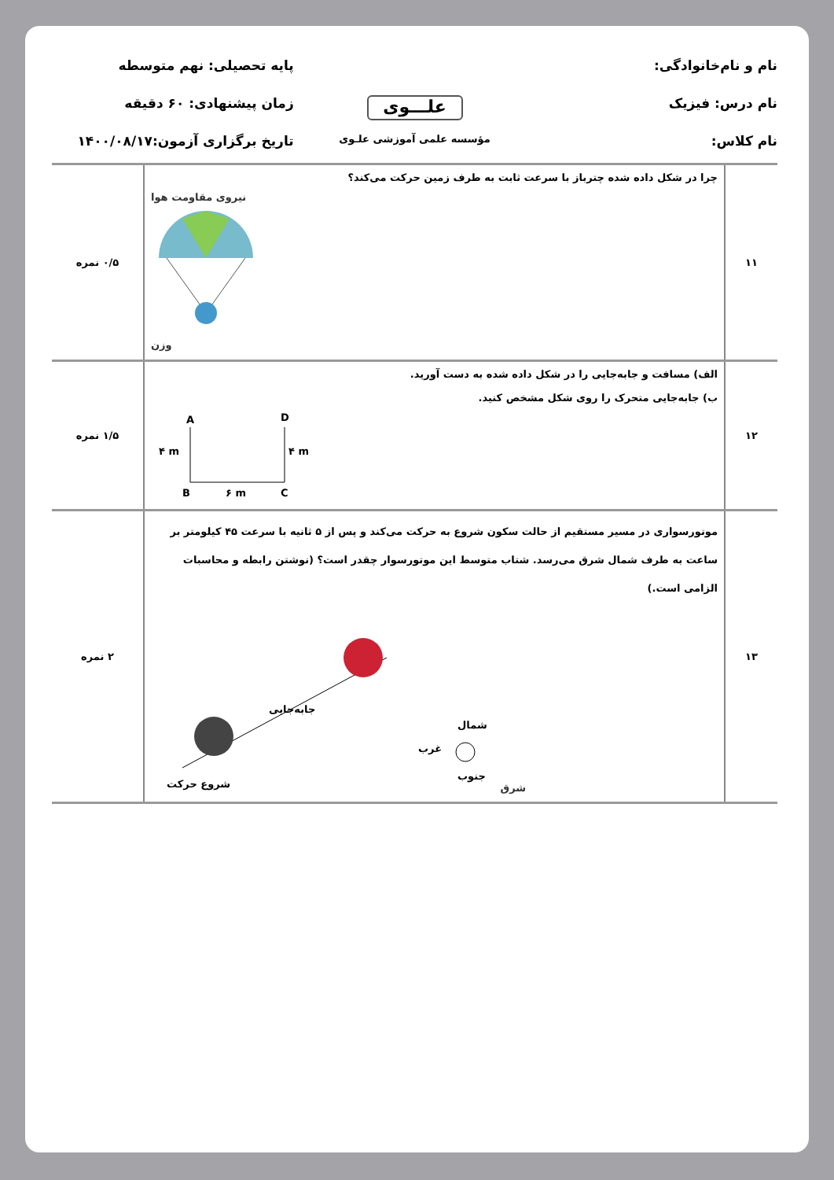نام و نام‌خانوادگی:
پایه تحصیلی: نهم متوسطه
نام درس: فیزیک
علـــوی
زمان پیشنهادی: ۶۰ دقیقه
نام کلاس:
مؤسسه علمی آموزشی علـوی
تاریخ برگزاری آزمون:۱۴۰۰/۰۸/۱۷
| ۱۱ | چرا در شکل داده شده چترباز با سرعت ثابت به طرف زمین حرکت می‌کند؟ نیروی مقاومت هوا وزن | ۰/۵ نمره |
| ۱۲ | الف) مسافت و جابه‌جایی را در شکل داده شده به دست آورید. ب) جابه‌جایی متحرک را روی شکل مشخص کنید. A D B C ۴ m ۴ m ۶ m | ۱/۵ نمره |
| ۱۳ | موتورسواری در مسیر مستقیم از حالت سکون شروع به حرکت می‌کند و پس از ۵ ثانیه با سرعت ۴۵ کیلومتر بر ساعت به طرف شمال شرق می‌رسد. شتاب متوسط این موتورسوار چقدر است؟ (نوشتن رابطه و محاسبات الزامی است.) جابه‌جایی شروع حرکت غرب شمال جنوب شرق | ۲ نمره |